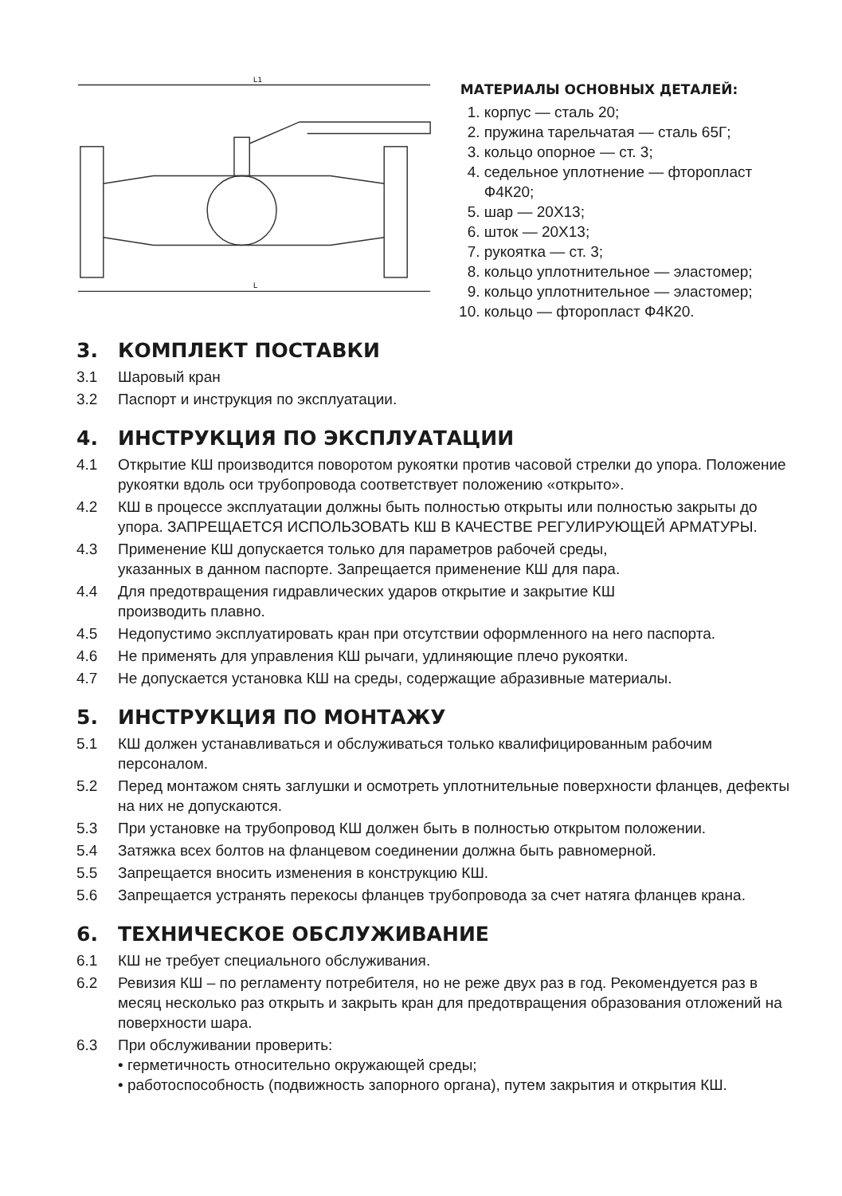L1
L
МАТЕРИАЛЫ ОСНОВНЫХ ДЕТАЛЕЙ:
1. корпус — сталь 20;
2. пружина тарельчатая — сталь 65Г;
3. кольцо опорное — ст. 3;
4. седельное уплотнение — фторопласт Ф4К20;
5. шар — 20Х13;
6. шток — 20Х13;
7. рукоятка — ст. 3;
8. кольцо уплотнительное — эластомер;
9. кольцо уплотнительное — эластомер;
10. кольцо — фторопласт Ф4К20.
3. КОМПЛЕКТ ПОСТАВКИ
3.1 Шаровый кран
3.2 Паспорт и инструкция по эксплуатации.
4. ИНСТРУКЦИЯ ПО ЭКСПЛУАТАЦИИ
4.1 Открытие КШ производится поворотом рукоятки против часовой стрелки до упора. Положение рукоятки вдоль оси трубопровода соответствует положению «открыто».
4.2 КШ в процессе эксплуатации должны быть полностью открыты или полностью закрыты до упора. ЗАПРЕЩАЕТСЯ ИСПОЛЬЗОВАТЬ КШ В КАЧЕСТВЕ РЕГУЛИРУЮЩЕЙ АРМАТУРЫ.
4.3 Применение КШ допускается только для параметров рабочей среды,
указанных в данном паспорте. Запрещается применение КШ для пара.
4.4 Для предотвращения гидравлических ударов открытие и закрытие КШ
производить плавно.
4.5 Недопустимо эксплуатировать кран при отсутствии оформленного на него паспорта.
4.6 Не применять для управления КШ рычаги, удлиняющие плечо рукоятки.
4.7 Не допускается установка КШ на среды, содержащие абразивные материалы.
5. ИНСТРУКЦИЯ ПО МОНТАЖУ
5.1 КШ должен устанавливаться и обслуживаться только квалифицированным рабочим персоналом.
5.2 Перед монтажом снять заглушки и осмотреть уплотнительные поверхности фланцев, дефекты на них не допускаются.
5.3 При установке на трубопровод КШ должен быть в полностью открытом положении.
5.4 Затяжка всех болтов на фланцевом соединении должна быть равномерной.
5.5 Запрещается вносить изменения в конструкцию КШ.
5.6 Запрещается устранять перекосы фланцев трубопровода за счет натяга фланцев крана.
6. ТЕХНИЧЕСКОЕ ОБСЛУЖИВАНИЕ
6.1 КШ не требует специального обслуживания.
6.2 Ревизия КШ – по регламенту потребителя, но не реже двух раз в год. Рекомендуется раз в месяц несколько раз открыть и закрыть кран для предотвращения образования отложений на поверхности шара.
6.3 При обслуживании проверить:
• герметичность относительно окружающей среды;
• работоспособность (подвижность запорного органа), путем закрытия и открытия КШ.